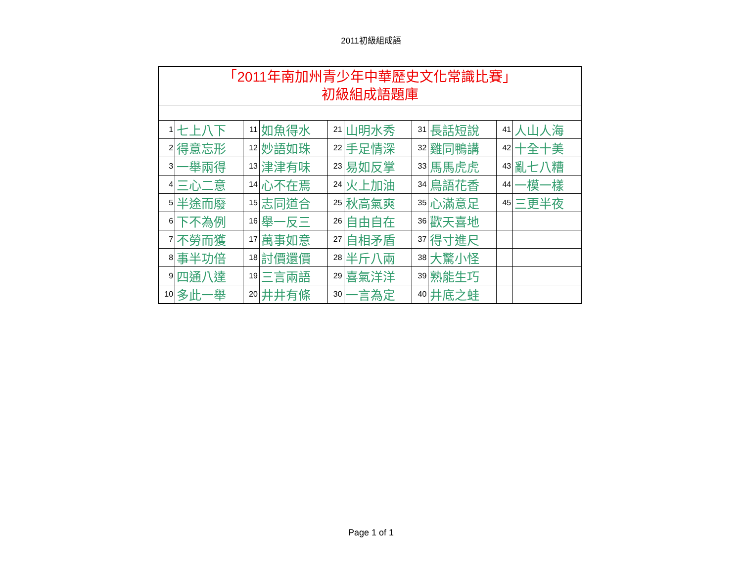2011初級組成語
| 「2011年南加州青少年中華歷史文化常識比賽」 初級組成語題庫 | | | | | | | | | |
| 1 | 七上八下 | 11 | 如魚得水 | 21 | 山明水秀 | 31 | 長話短說 | 41 | 人山人海 |
| 2 | 得意忘形 | 12 | 妙語如珠 | 22 | 手足情深 | 32 | 雞同鴨講 | 42 | 十全十美 |
| 3 | 一舉兩得 | 13 | 津津有味 | 23 | 易如反掌 | 33 | 馬馬虎虎 | 43 | 亂七八糟 |
| 4 | 三心二意 | 14 | 心不在焉 | 24 | 火上加油 | 34 | 鳥語花香 | 44 | 一模一樣 |
| 5 | 半途而廢 | 15 | 志同道合 | 25 | 秋高氣爽 | 35 | 心滿意足 | 45 | 三更半夜 |
| 6 | 下不為例 | 16 | 舉一反三 | 26 | 自由自在 | 36 | 歡天喜地 | | |
| 7 | 不勞而獲 | 17 | 萬事如意 | 27 | 自相矛盾 | 37 | 得寸進尺 | | |
| 8 | 事半功倍 | 18 | 討價還價 | 28 | 半斤八兩 | 38 | 大驚小怪 | | |
| 9 | 四通八達 | 19 | 三言兩語 | 29 | 喜氣洋洋 | 39 | 熟能生巧 | | |
| 10 | 多此一舉 | 20 | 井井有條 | 30 | 一言為定 | 40 | 井底之蛙 | | |
Page 1 of 1